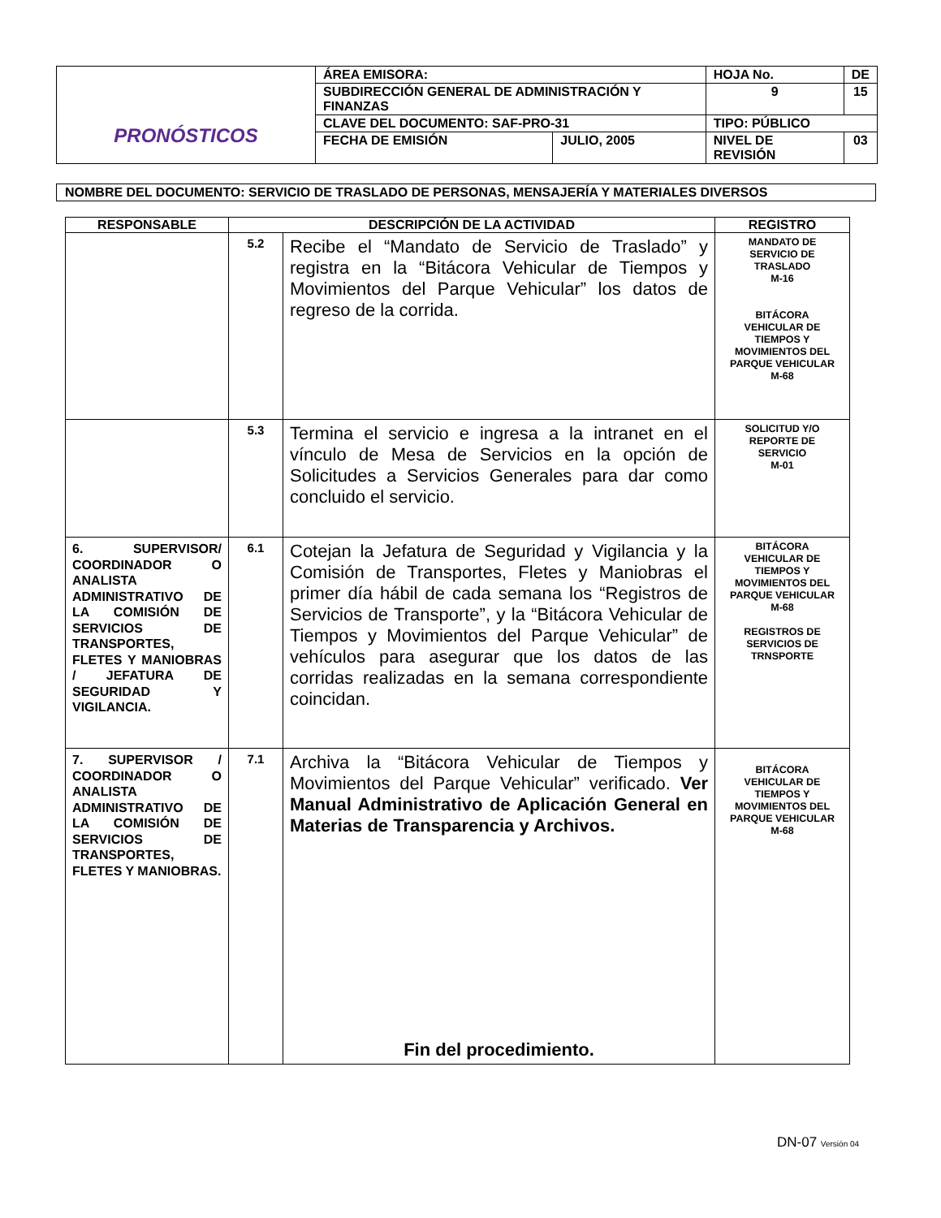| PRONÓSTICOS | ÁREA EMISORA: | | HOJA No. | DE |
| | SUBDIRECCIÓN GENERAL DE ADMINISTRACIÓN Y FINANZAS | | 9 | 15 |
| | CLAVE DEL DOCUMENTO: SAF-PRO-31 | | TIPO: PÚBLICO | |
| | FECHA DE EMISIÓN | JULIO, 2005 | NIVEL DE REVISIÓN | 03 |
NOMBRE DEL DOCUMENTO: SERVICIO DE TRASLADO DE PERSONAS, MENSAJERÍA Y MATERIALES DIVERSOS
| RESPONSABLE | DESCRIPCIÓN DE LA ACTIVIDAD | | REGISTRO |
| --- | --- | --- | --- |
| | 5.2 | Recibe el “Mandato de Servicio de Traslado” y registra en la “Bitácora Vehicular de Tiempos y Movimientos del Parque Vehicular” los datos de regreso de la corrida. | MANDATO DE SERVICIO DE TRASLADO M-16 BITÁCORA VEHICULAR DE TIEMPOS Y MOVIMIENTOS DEL PARQUE VEHICULAR M-68 |
| | 5.3 | Termina el servicio e ingresa a la intranet en el vínculo de Mesa de Servicios en la opción de Solicitudes a Servicios Generales para dar como concluido el servicio. | SOLICITUD Y/O REPORTE DE SERVICIO M-01 |
| 6. SUPERVISOR/ COORDINADOR O ANALISTA ADMINISTRATIVO DE LA COMISIÓN DE SERVICIOS DE TRANSPORTES, FLETES Y MANIOBRAS / JEFATURA DE SEGURIDAD Y VIGILANCIA. | 6.1 | Cotejan la Jefatura de Seguridad y Vigilancia y la Comisión de Transportes, Fletes y Maniobras el primer día hábil de cada semana los “Registros de Servicios de Transporte”, y la “Bitácora Vehicular de Tiempos y Movimientos del Parque Vehicular” de vehículos para asegurar que los datos de las corridas realizadas en la semana correspondiente coincidan. | BITÁCORA VEHICULAR DE TIEMPOS Y MOVIMIENTOS DEL PARQUE VEHICULAR M-68 REGISTROS DE SERVICIOS DE TRNSPORTE |
| 7. SUPERVISOR / COORDINADOR O ANALISTA ADMINISTRATIVO DE LA COMISIÓN DE SERVICIOS DE TRANSPORTES, FLETES Y MANIOBRAS. | 7.1 | Archiva la “Bitácora Vehicular de Tiempos y Movimientos del Parque Vehicular” verificado. Ver Manual Administrativo de Aplicación General en Materias de Transparencia y Archivos. Fin del procedimiento. | BITÁCORA VEHICULAR DE TIEMPOS Y MOVIMIENTOS DEL PARQUE VEHICULAR M-68 |
DN-07 Versión 04